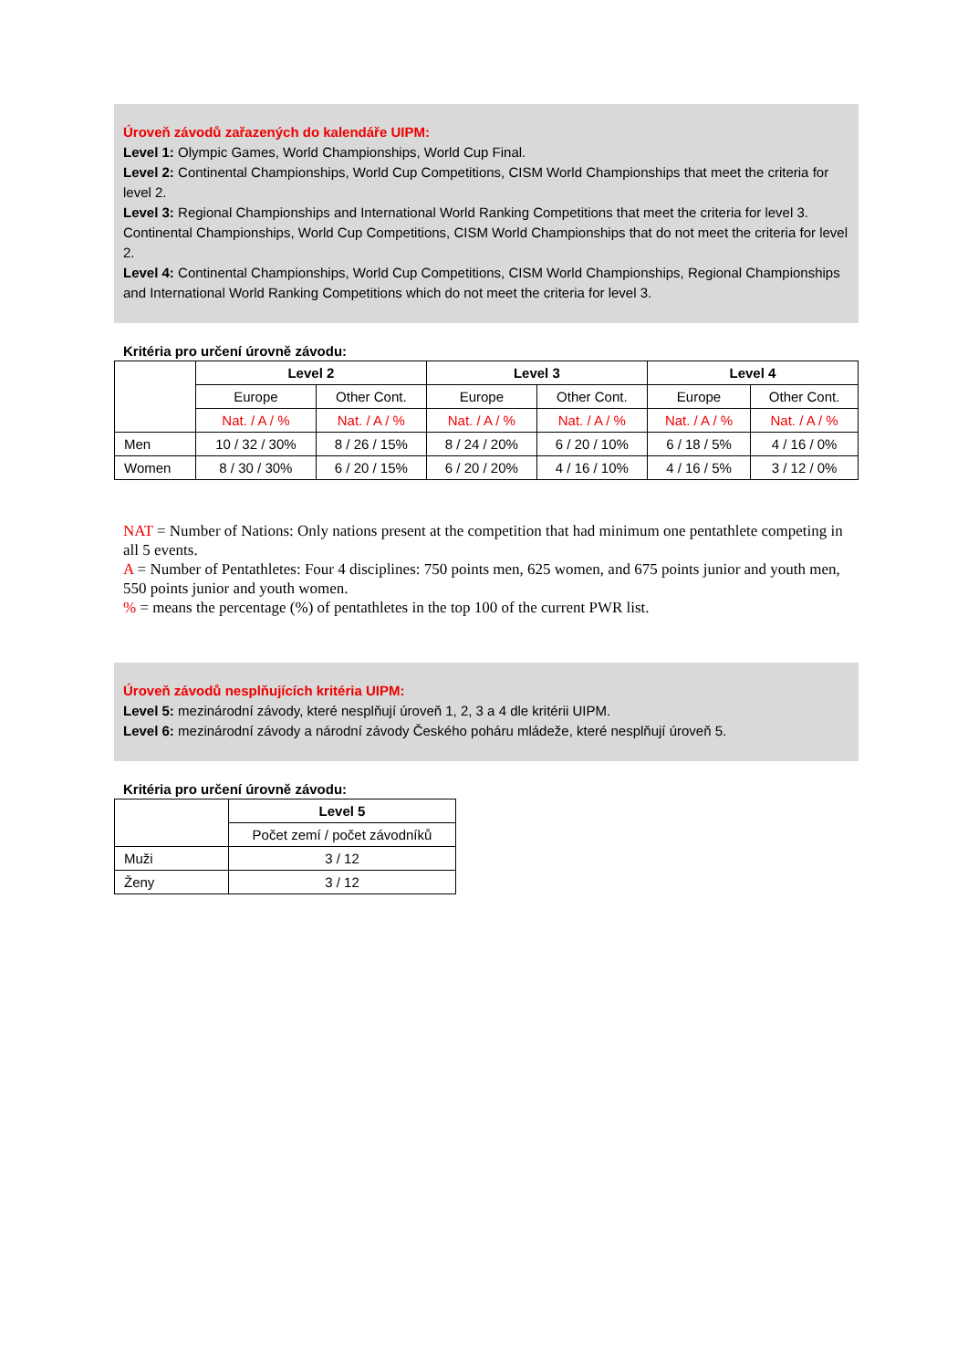Úroveň závodů zařazených do kalendáře UIPM:
Level 1: Olympic Games, World Championships, World Cup Final.
Level 2: Continental Championships, World Cup Competitions, CISM World Championships that meet the criteria for level 2.
Level 3: Regional Championships and International World Ranking Competitions that meet the criteria for level 3.
Continental Championships, World Cup Competitions, CISM World Championships that do not meet the criteria for level 2.
Level 4: Continental Championships, World Cup Competitions, CISM World Championships, Regional Championships and International World Ranking Competitions which do not meet the criteria for level 3.
Kritéria pro určení úrovně závodu:
| | Level 2 | | Level 3 | | Level 4 | |
| | Europe | Other Cont. | Europe | Other Cont. | Europe | Other Cont. |
| | Nat. / A / % | Nat. / A / % | Nat. / A / % | Nat. / A / % | Nat. / A / % | Nat. / A / % |
| Men | 10 / 32 / 30% | 8 / 26 / 15% | 8 / 24 / 20% | 6 / 20 / 10% | 6 / 18 / 5% | 4 / 16 / 0% |
| Women | 8 / 30 / 30% | 6 / 20 / 15% | 6 / 20 / 20% | 4 / 16 / 10% | 4 / 16 / 5% | 3 / 12 / 0% |
NAT = Number of Nations: Only nations present at the competition that had minimum one pentathlete competing in all 5 events.
A = Number of Pentathletes: Four 4 disciplines: 750 points men, 625 women, and 675 points junior and youth men, 550 points junior and youth women.
% = means the percentage (%) of pentathletes in the top 100 of the current PWR list.
Úroveň závodů nesplňujících kritéria UIPM:
Level 5: mezinárodní závody, které nesplňují úroveň 1, 2, 3 a 4 dle kritérii UIPM.
Level 6: mezinárodní závody a národní závody Českého poháru mládeže, které nesplňují úroveň 5.
Kritéria pro určení úrovně závodu:
| | Level 5 |
| | Počet zemí / počet závodníků |
| Muži | 3 / 12 |
| Ženy | 3 / 12 |